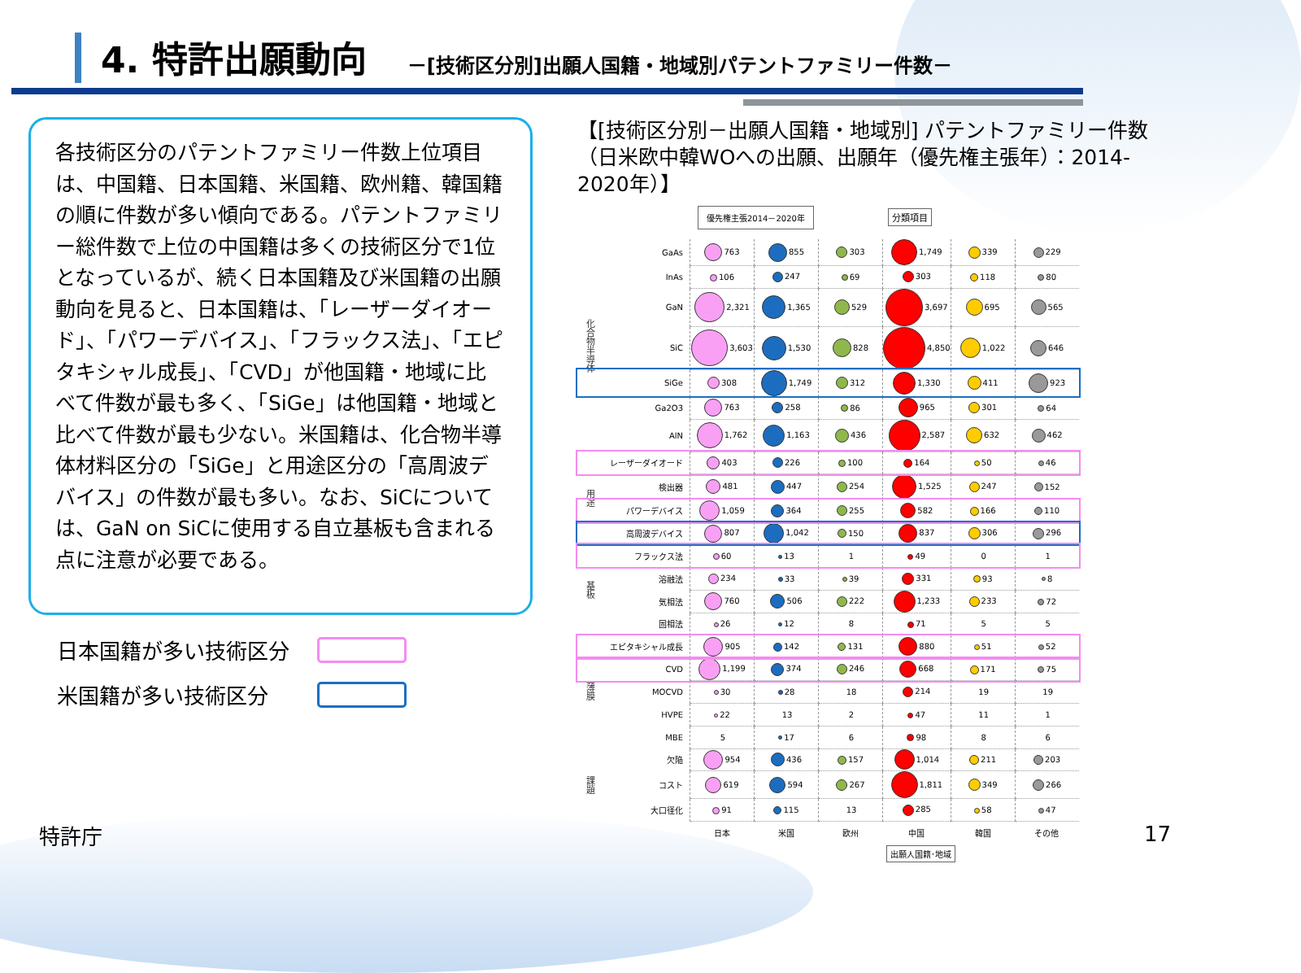4. 特許出願動向
－[技術区分別]出願人国籍・地域別パテントファミリー件数－
各技術区分のパテントファミリー件数上位項目は、中国籍、日本国籍、米国籍、欧州籍、韓国籍の順に件数が多い傾向である。パテントファミリー総件数で上位の中国籍は多くの技術区分で1位となっているが、続く日本国籍及び米国籍の出願動向を見ると、日本国籍は、「レーザーダイオード」、「パワーデバイス」、「フラックス法」、「エピタキシャル成長」、「CVD」が他国籍・地域に比べて件数が最も多く、「SiGe」は他国籍・地域と比べて件数が最も少ない。米国籍は、化合物半導体材料区分の「SiGe」と用途区分の「高周波デバイス」の件数が最も多い。なお、SiCについては、GaN on SiCに使用する自立基板も含まれる点に注意が必要である。
日本国籍が多い技術区分
米国籍が多い技術区分
【[技術区分別－出願人国籍・地域別] パテントファミリー件数（日米欧中韓WOへの出願、出願年（優先権主張年）：2014-2020年）】
優先権主張2014－2020年
分類項目
| 化合物半導体 | GaAs | 763 | 855 | 303 | 1,749 | 339 | 229 |
| | InAs | 106 | 247 | 69 | 303 | 118 | 80 |
| | GaN | 2,321 | 1,365 | 529 | 3,697 | 695 | 565 |
| | SiC | 3,603 | 1,530 | 828 | 4,850 | 1,022 | 646 |
| | SiGe | 308 | 1,749 | 312 | 1,330 | 411 | 923 |
| | Ga2O3 | 763 | 258 | 86 | 965 | 301 | 64 |
| | AlN | 1,762 | 1,163 | 436 | 2,587 | 632 | 462 |
| 用途 | レーザーダイオード | 403 | 226 | 100 | 164 | 50 | 46 |
| | 検出器 | 481 | 447 | 254 | 1,525 | 247 | 152 |
| | パワーデバイス | 1,059 | 364 | 255 | 582 | 166 | 110 |
| | 高周波デバイス | 807 | 1,042 | 150 | 837 | 306 | 296 |
| 基板 | フラックス法 | 60 | 13 | 1 | 49 | 0 | 1 |
| | 溶融法 | 234 | 33 | 39 | 331 | 93 | 8 |
| | 気相法 | 760 | 506 | 222 | 1,233 | 233 | 72 |
| | 固相法 | 26 | 12 | 8 | 71 | 5 | 5 |
| 薄膜 | エピタキシャル成長 | 905 | 142 | 131 | 880 | 51 | 52 |
| | CVD | 1,199 | 374 | 246 | 668 | 171 | 75 |
| | MOCVD | 30 | 28 | 18 | 214 | 19 | 19 |
| | HVPE | 22 | 13 | 2 | 47 | 11 | 1 |
| | MBE | 5 | 17 | 6 | 98 | 8 | 6 |
| 課題 | 欠陥 | 954 | 436 | 157 | 1,014 | 211 | 203 |
| | コスト | 619 | 594 | 267 | 1,811 | 349 | 266 |
| | 大口径化 | 91 | 115 | 13 | 285 | 58 | 47 |
| | | 日本 | 米国 | 欧州 | 中国 | 韓国 | その他 |
出願人国籍･地域
特許庁 17